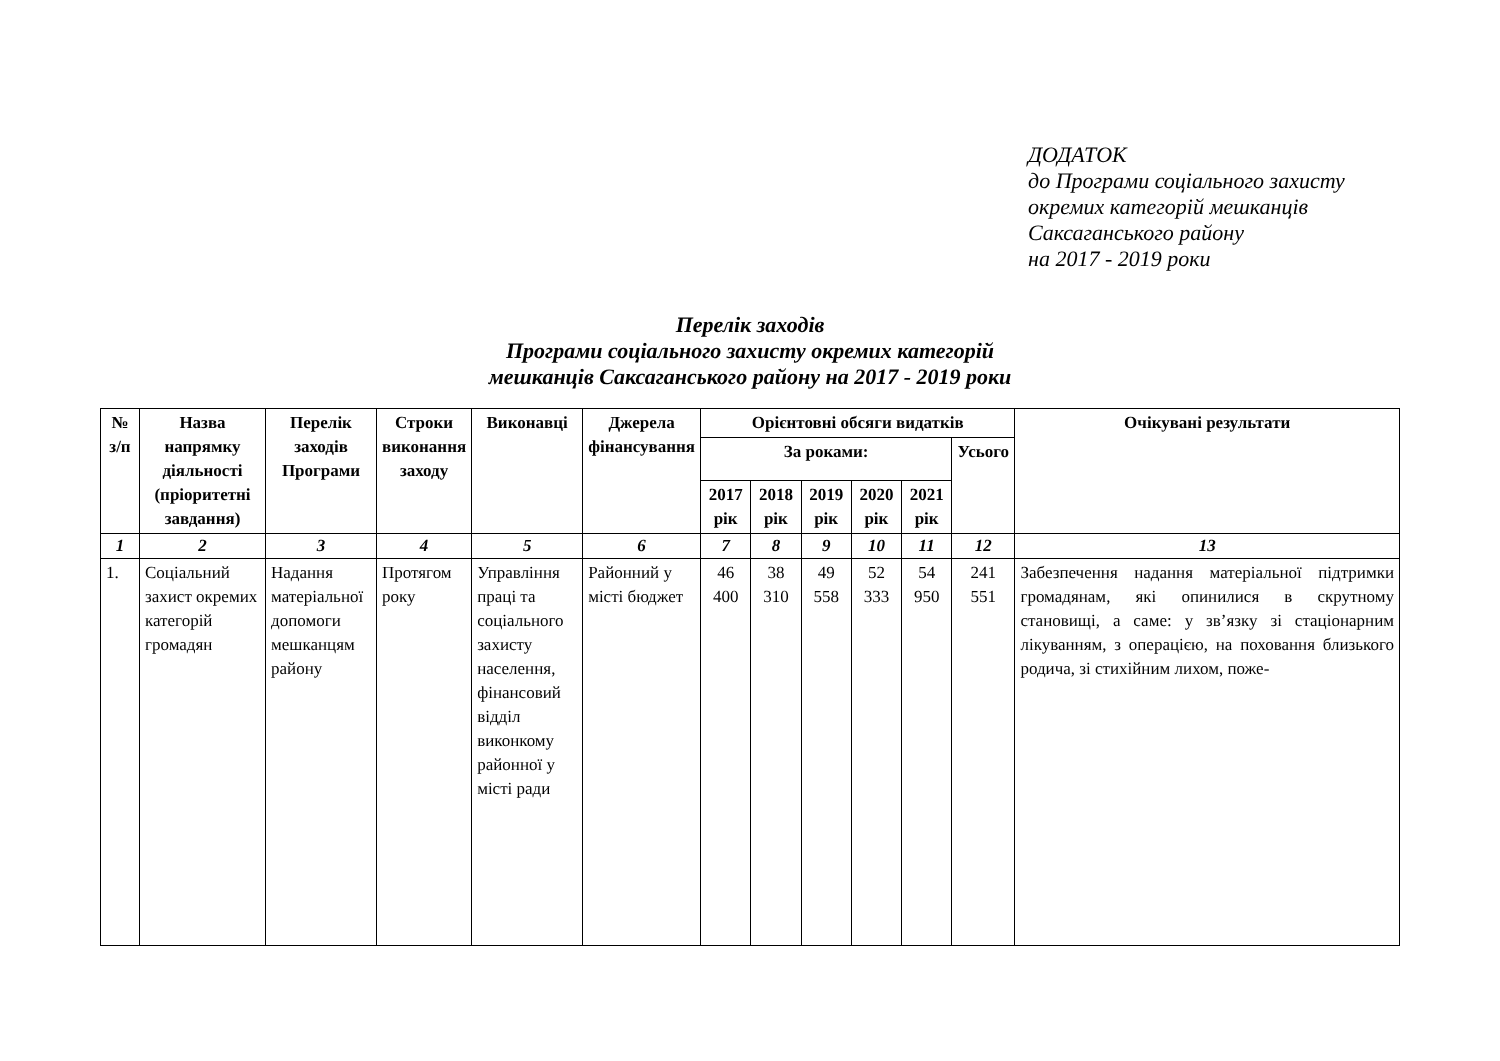ДОДАТОК
до Програми соціального захисту
окремих категорій мешканців
Саксаганського району
на 2017 - 2019 роки
Перелік заходів
Програми соціального захисту окремих категорій
мешканців Саксаганського району на 2017 - 2019 роки
| № з/п | Назва напрямку діяльності (пріоритетні завдання) | Перелік заходів Програми | Строки виконання заходу | Виконавці | Джерела фінансування | Орієнтовні обсяги видатків | | | | | | Очікувані результати |
| --- | --- | --- | --- | --- | --- | --- | --- | --- | --- | --- | --- | --- |
| | | | | | | За роками: | | | | | Усього | |
| | | | | | | 2017 рік | 2018 рік | 2019 рік | 2020 рік | 2021 рік | | |
| 1 | 2 | 3 | 4 | 5 | 6 | 7 | 8 | 9 | 10 | 11 | 12 | 13 |
| 1. | Соціальний захист окремих категорій громадян | Надання матеріальної допомоги мешканцям району | Протягом року | Управління праці та соціального захисту населення, фінансовий відділ виконкому районної у місті ради | Районний у місті бюджет | 46 400 | 38 310 | 49 558 | 52 333 | 54 950 | 241 551 | Забезпечення надання матеріальної підтримки громадянам, які опинилися в скрутному становищі, а саме: у зв’язку зі стаціонарним лікуванням, з операцією, на поховання близького родича, зі стихійним лихом, поже- |